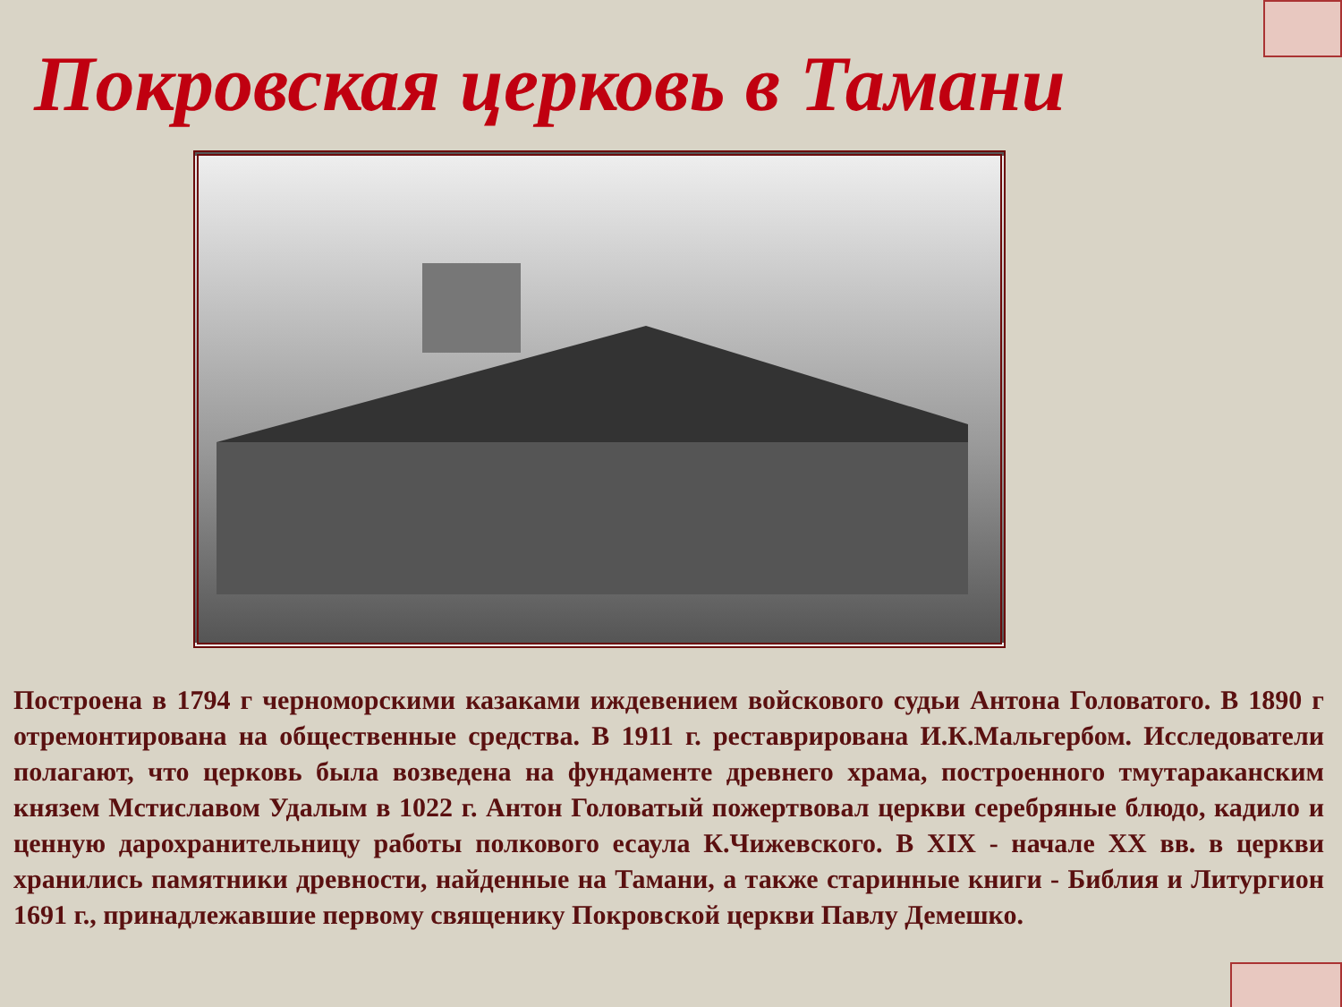Покровская церковь в Тамани
Построена в 1794 г черноморскими казаками иждевением войскового судьи Антона Головатого. В 1890 г отремонтирована на общественные средства. В 1911 г. реставрирована И.К.Мальгербом. Исследователи полагают, что церковь была возведена на фундаменте древнего храма, построенного тмутараканским князем Мстиславом Удалым в 1022 г. Антон Головатый пожертвовал церкви серебряные блюдо, кадило и ценную дарохранительницу работы полкового есаула К.Чижевского. В XIX - начале XX вв. в церкви хранились памятники древности, найденные на Тамани, а также старинные книги - Библия и Литургион 1691 г., принадлежавшие первому священику Покровской церкви Павлу Демешко.